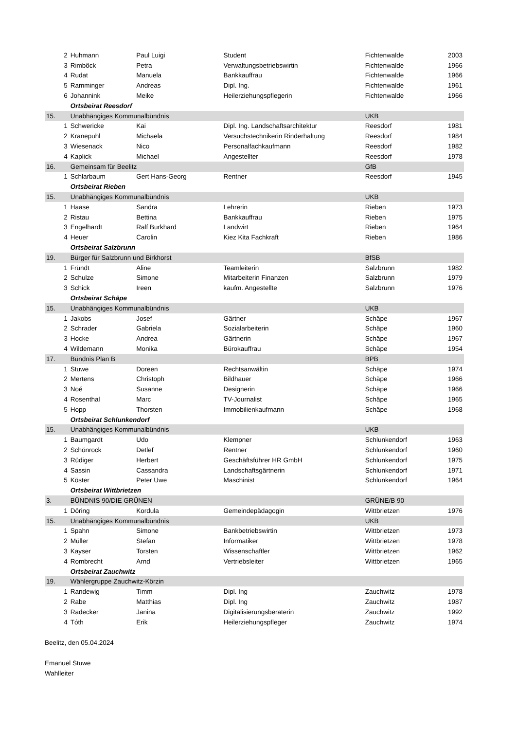| 2 | Huhmann | Paul Luigi | Student | Fichtenwalde | 2003 |
| 3 | Rimböck | Petra | Verwaltungsbetriebswirtin | Fichtenwalde | 1966 |
| 4 | Rudat | Manuela | Bankkauffrau | Fichtenwalde | 1966 |
| 5 | Ramminger | Andreas | Dipl. Ing. | Fichtenwalde | 1961 |
| 6 | Johannink | Meike | Heilerziehungspflegerin | Fichtenwalde | 1966 |
| | Ortsbeirat Reesdorf | | | | |
| 15. | Unabhängiges Kommunalbündnis | | | UKB | |
| 1 | Schwericke | Kai | Dipl. Ing. Landschaftsarchitektur | Reesdorf | 1981 |
| 2 | Kranepuhl | Michaela | Versuchstechnikerin Rinderhaltung | Reesdorf | 1984 |
| 3 | Wiesenack | Nico | Personalfachkaufmann | Reesdorf | 1982 |
| 4 | Kaplick | Michael | Angestellter | Reesdorf | 1978 |
| 16. | Gemeinsam für Beelitz | | | GfB | |
| 1 | Schlarbaum | Gert Hans-Georg | Rentner | Reesdorf | 1945 |
| | Ortsbeirat Rieben | | | | |
| 15. | Unabhängiges Kommunalbündnis | | | UKB | |
| 1 | Haase | Sandra | Lehrerin | Rieben | 1973 |
| 2 | Ristau | Bettina | Bankkauffrau | Rieben | 1975 |
| 3 | Engelhardt | Ralf Burkhard | Landwirt | Rieben | 1964 |
| 4 | Heuer | Carolin | Kiez Kita Fachkraft | Rieben | 1986 |
| | Ortsbeirat Salzbrunn | | | | |
| 19. | Bürger für Salzbrunn und Birkhorst | | | BfSB | |
| 1 | Fründt | Aline | Teamleiterin | Salzbrunn | 1982 |
| 2 | Schulze | Simone | Mitarbeiterin Finanzen | Salzbrunn | 1979 |
| 3 | Schick | Ireen | kaufm. Angestellte | Salzbrunn | 1976 |
| | Ortsbeirat Schäpe | | | | |
| 15. | Unabhängiges Kommunalbündnis | | | UKB | |
| 1 | Jakobs | Josef | Gärtner | Schäpe | 1967 |
| 2 | Schrader | Gabriela | Sozialarbeiterin | Schäpe | 1960 |
| 3 | Hocke | Andrea | Gärtnerin | Schäpe | 1967 |
| 4 | Wildemann | Monika | Bürokauffrau | Schäpe | 1954 |
| 17. | Bündnis Plan B | | | BPB | |
| 1 | Stuwe | Doreen | Rechtsanwältin | Schäpe | 1974 |
| 2 | Mertens | Christoph | Bildhauer | Schäpe | 1966 |
| 3 | Noé | Susanne | Designerin | Schäpe | 1966 |
| 4 | Rosenthal | Marc | TV-Journalist | Schäpe | 1965 |
| 5 | Hopp | Thorsten | Immobilienkaufmann | Schäpe | 1968 |
| | Ortsbeirat Schlunkendorf | | | | |
| 15. | Unabhängiges Kommunalbündnis | | | UKB | |
| 1 | Baumgardt | Udo | Klempner | Schlunkendorf | 1963 |
| 2 | Schönrock | Detlef | Rentner | Schlunkendorf | 1960 |
| 3 | Rüdiger | Herbert | Geschäftsführer HR GmbH | Schlunkendorf | 1975 |
| 4 | Sassin | Cassandra | Landschaftsgärtnerin | Schlunkendorf | 1971 |
| 5 | Köster | Peter Uwe | Maschinist | Schlunkendorf | 1964 |
| | Ortsbeirat Wittbrietzen | | | | |
| 3. | BÜNDNIS 90/DIE GRÜNEN | | | GRÜNE/B 90 | |
| 1 | Döring | Kordula | Gemeindepädagogin | Wittbrietzen | 1976 |
| 15. | Unabhängiges Kommunalbündnis | | | UKB | |
| 1 | Spahn | Simone | Bankbetriebswirtin | Wittbrietzen | 1973 |
| 2 | Müller | Stefan | Informatiker | Wittbrietzen | 1978 |
| 3 | Kayser | Torsten | Wissenschaftler | Wittbrietzen | 1962 |
| 4 | Rombrecht | Arnd | Vertriebsleiter | Wittbrietzen | 1965 |
| | Ortsbeirat Zauchwitz | | | | |
| 19. | Wählergruppe Zauchwitz-Körzin | | | | |
| 1 | Randewig | Timm | Dipl. Ing | Zauchwitz | 1978 |
| 2 | Rabe | Matthias | Dipl. Ing | Zauchwitz | 1987 |
| 3 | Radecker | Janina | Digitalisierungsberaterin | Zauchwitz | 1992 |
| 4 | Tóth | Erik | Heilerziehungspfleger | Zauchwitz | 1974 |
Beelitz, den 05.04.2024
Emanuel Stuwe
Wahlleiter